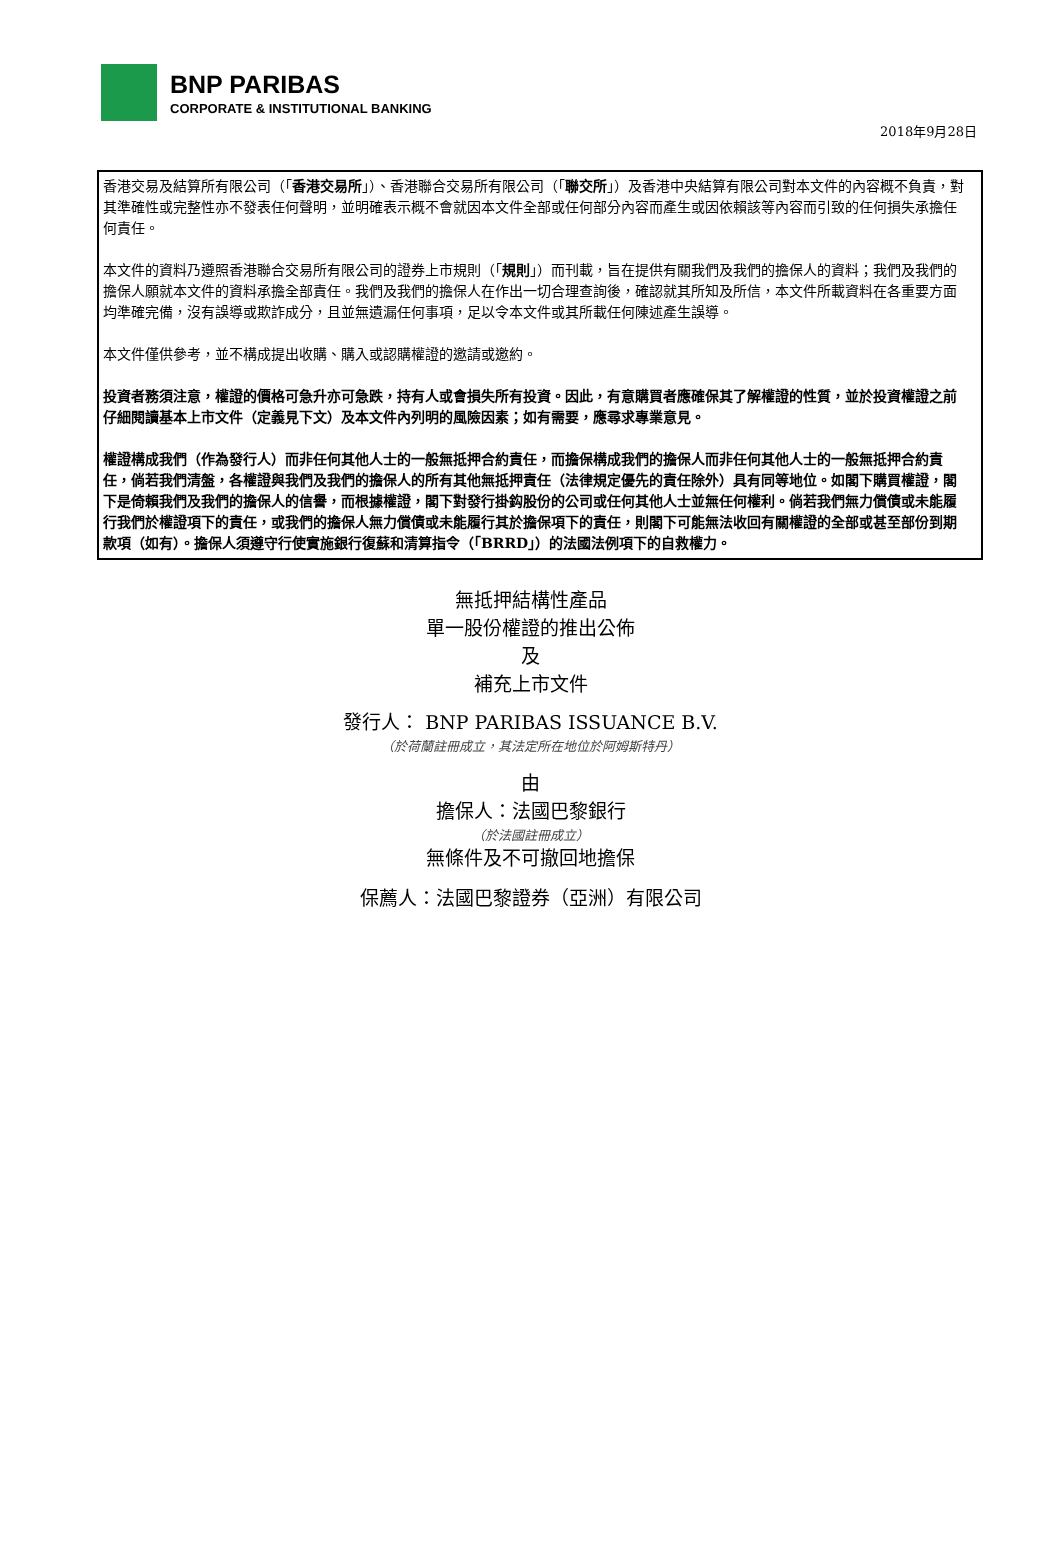BNP PARIBAS
CORPORATE & INSTITUTIONAL BANKING
2018年9月28日
香港交易及結算所有限公司（「香港交易所」）、香港聯合交易所有限公司（「聯交所」）及香港中央結算有限公司對本文件的內容概不負責，對其準確性或完整性亦不發表任何聲明，並明確表示概不會就因本文件全部或任何部分內容而產生或因依賴該等內容而引致的任何損失承擔任何責任。
本文件的資料乃遵照香港聯合交易所有限公司的證券上市規則（「規則」）而刊載，旨在提供有關我們及我們的擔保人的資料；我們及我們的擔保人願就本文件的資料承擔全部責任。我們及我們的擔保人在作出一切合理查詢後，確認就其所知及所信，本文件所載資料在各重要方面均準確完備，沒有誤導或欺詐成分，且並無遺漏任何事項，足以令本文件或其所載任何陳述產生誤導。
本文件僅供參考，並不構成提出收購、購入或認購權證的邀請或邀約。
投資者務須注意，權證的價格可急升亦可急跌，持有人或會損失所有投資。因此，有意購買者應確保其了解權證的性質，並於投資權證之前仔細閱讀基本上市文件（定義見下文）及本文件內列明的風險因素；如有需要，應尋求專業意見。
權證構成我們（作為發行人）而非任何其他人士的一般無抵押合約責任，而擔保構成我們的擔保人而非任何其他人士的一般無抵押合約責任，倘若我們清盤，各權證與我們及我們的擔保人的所有其他無抵押責任（法律規定優先的責任除外）具有同等地位。如閣下購買權證，閣下是倚賴我們及我們的擔保人的信譽，而根據權證，閣下對發行掛鈎股份的公司或任何其他人士並無任何權利。倘若我們無力償債或未能履行我們於權證項下的責任，或我們的擔保人無力償債或未能履行其於擔保項下的責任，則閣下可能無法收回有關權證的全部或甚至部份到期款項（如有）。擔保人須遵守行使實施銀行復蘇和清算指令（「BRRD」）的法國法例項下的自救權力。
無抵押結構性產品
單一股份權證的推出公佈
及
補充上市文件
發行人： BNP PARIBAS ISSUANCE B.V.
（於荷蘭註冊成立，其法定所在地位於阿姆斯特丹）
由
擔保人：法國巴黎銀行
（於法國註冊成立）
無條件及不可撤回地擔保
保薦人：法國巴黎證券（亞洲）有限公司